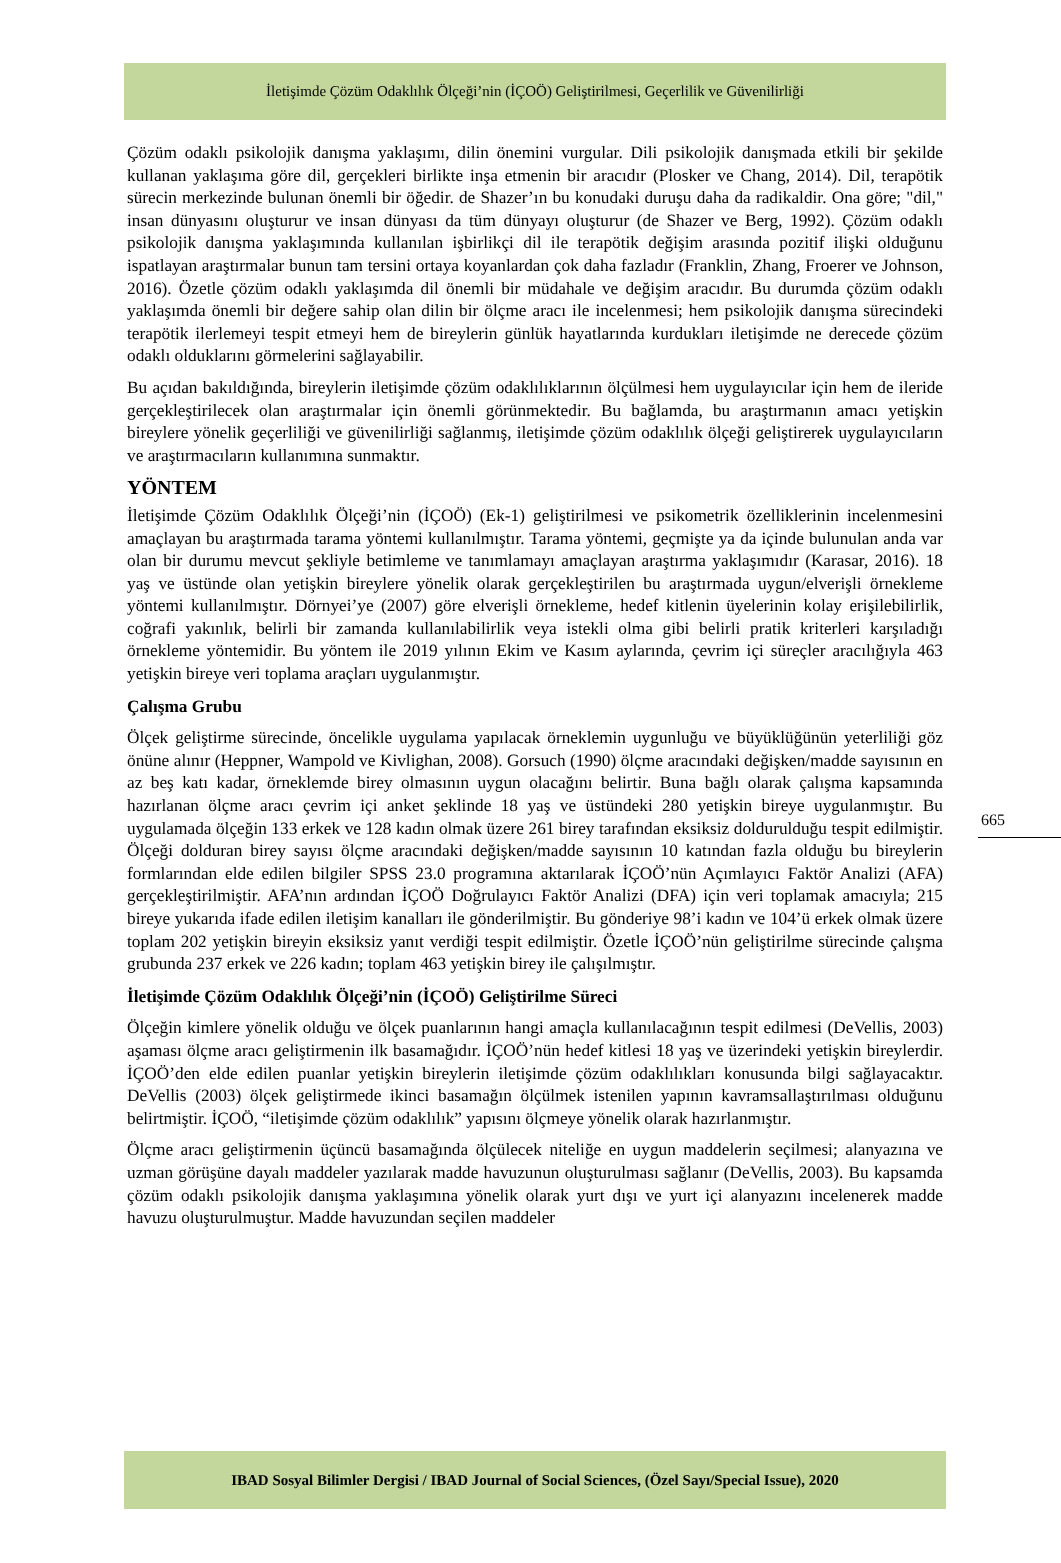İletişimde Çözüm Odaklılık Ölçeği’nin (İÇOÖ) Geliştirilmesi, Geçerlilik ve Güvenilirliği
Çözüm odaklı psikolojik danışma yaklaşımı, dilin önemini vurgular. Dili psikolojik danışmada etkili bir şekilde kullanan yaklaşıma göre dil, gerçekleri birlikte inşa etmenin bir aracıdır (Plosker ve Chang, 2014). Dil, terapötik sürecin merkezinde bulunan önemli bir öğedir. de Shazer’ın bu konudaki duruşu daha da radikaldir. Ona göre; "dil," insan dünyasını oluşturur ve insan dünyası da tüm dünyayı oluşturur (de Shazer ve Berg, 1992). Çözüm odaklı psikolojik danışma yaklaşımında kullanılan işbirlikçi dil ile terapötik değişim arasında pozitif ilişki olduğunu ispatlayan araştırmalar bunun tam tersini ortaya koyanlardan çok daha fazladır (Franklin, Zhang, Froerer ve Johnson, 2016). Özetle çözüm odaklı yaklaşımda dil önemli bir müdahale ve değişim aracıdır. Bu durumda çözüm odaklı yaklaşımda önemli bir değere sahip olan dilin bir ölçme aracı ile incelenmesi; hem psikolojik danışma sürecindeki terapötik ilerlemeyi tespit etmeyi hem de bireylerin günlük hayatlarında kurdukları iletişimde ne derecede çözüm odaklı olduklarını görmelerini sağlayabilir.
Bu açıdan bakıldığında, bireylerin iletişimde çözüm odaklılıklarının ölçülmesi hem uygulayıcılar için hem de ileride gerçekleştirilecek olan araştırmalar için önemli görünmektedir. Bu bağlamda, bu araştırmanın amacı yetişkin bireylere yönelik geçerliliği ve güvenilirliği sağlanmış, iletişimde çözüm odaklılık ölçeği geliştirerek uygulayıcıların ve araştırmacıların kullanımına sunmaktır.
YÖNTEM
İletişimde Çözüm Odaklılık Ölçeği’nin (İÇOÖ) (Ek-1) geliştirilmesi ve psikometrik özelliklerinin incelenmesini amaçlayan bu araştırmada tarama yöntemi kullanılmıştır. Tarama yöntemi, geçmişte ya da içinde bulunulan anda var olan bir durumu mevcut şekliyle betimleme ve tanımlamayı amaçlayan araştırma yaklaşımıdır (Karasar, 2016). 18 yaş ve üstünde olan yetişkin bireylere yönelik olarak gerçekleştirilen bu araştırmada uygun/elverişli örnekleme yöntemi kullanılmıştır. Dörnyei’ye (2007) göre elverişli örnekleme, hedef kitlenin üyelerinin kolay erişilebilirlik, coğrafi yakınlık, belirli bir zamanda kullanılabilirlik veya istekli olma gibi belirli pratik kriterleri karşıladığı örnekleme yöntemidir. Bu yöntem ile 2019 yılının Ekim ve Kasım aylarında, çevrim içi süreçler aracılığıyla 463 yetişkin bireye veri toplama araçları uygulanmıştır.
Çalışma Grubu
Ölçek geliştirme sürecinde, öncelikle uygulama yapılacak örneklemin uygunluğu ve büyüklüğünün yeterliliği göz önüne alınır (Heppner, Wampold ve Kivlighan, 2008). Gorsuch (1990) ölçme aracındaki değişken/madde sayısının en az beş katı kadar, örneklemde birey olmasının uygun olacağını belirtir. Buna bağlı olarak çalışma kapsamında hazırlanan ölçme aracı çevrim içi anket şeklinde 18 yaş ve üstündeki 280 yetişkin bireye uygulanmıştır. Bu uygulamada ölçeğin 133 erkek ve 128 kadın olmak üzere 261 birey tarafından eksiksiz doldurulduğu tespit edilmiştir. Ölçeği dolduran birey sayısı ölçme aracındaki değişken/madde sayısının 10 katından fazla olduğu bu bireylerin formlarından elde edilen bilgiler SPSS 23.0 programına aktarılarak İÇOÖ’nün Açımlayıcı Faktör Analizi (AFA) gerçekleştirilmiştir. AFA’nın ardından İÇOÖ Doğrulayıcı Faktör Analizi (DFA) için veri toplamak amacıyla; 215 bireye yukarıda ifade edilen iletişim kanalları ile gönderilmiştir. Bu gönderiye 98’i kadın ve 104’ü erkek olmak üzere toplam 202 yetişkin bireyin eksiksiz yanıt verdiği tespit edilmiştir. Özetle İÇOÖ’nün geliştirilme sürecinde çalışma grubunda 237 erkek ve 226 kadın; toplam 463 yetişkin birey ile çalışılmıştır.
İletişimde Çözüm Odaklılık Ölçeği’nin (İÇOÖ) Geliştirilme Süreci
Ölçeğin kimlere yönelik olduğu ve ölçek puanlarının hangi amaçla kullanılacağının tespit edilmesi (DeVellis, 2003) aşaması ölçme aracı geliştirmenin ilk basamağıdır. İÇOÖ’nün hedef kitlesi 18 yaş ve üzerindeki yetişkin bireylerdir. İÇOÖ’den elde edilen puanlar yetişkin bireylerin iletişimde çözüm odaklılıkları konusunda bilgi sağlayacaktır. DeVellis (2003) ölçek geliştirmede ikinci basamağın ölçülmek istenilen yapının kavramsallaştırılması olduğunu belirtmiştir. İÇOÖ, “iletişimde çözüm odaklılık” yapısını ölçmeye yönelik olarak hazırlanmıştır.
Ölçme aracı geliştirmenin üçüncü basamağında ölçülecek niteliğe en uygun maddelerin seçilmesi; alanyazına ve uzman görüşüne dayalı maddeler yazılarak madde havuzunun oluşturulması sağlanır (DeVellis, 2003). Bu kapsamda çözüm odaklı psikolojik danışma yaklaşımına yönelik olarak yurt dışı ve yurt içi alanyazını incelenerek madde havuzu oluşturulmuştur. Madde havuzundan seçilen maddeler
665
IBAD Sosyal Bilimler Dergisi / IBAD Journal of Social Sciences, (Özel Sayı/Special Issue), 2020